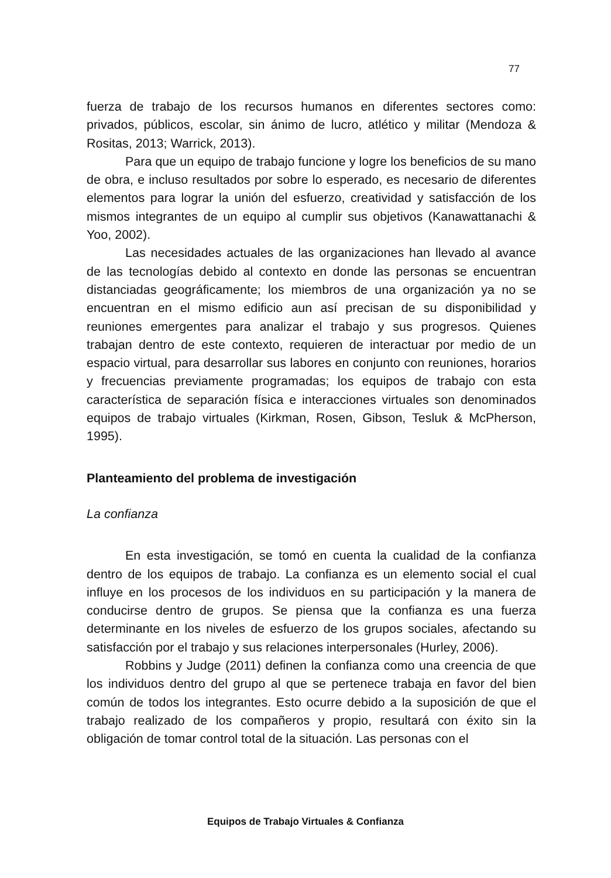77
fuerza de trabajo de los recursos humanos en diferentes sectores como: privados, públicos, escolar, sin ánimo de lucro, atlético y militar (Mendoza & Rositas, 2013; Warrick, 2013).
Para que un equipo de trabajo funcione y logre los beneficios de su mano de obra, e incluso resultados por sobre lo esperado, es necesario de diferentes elementos para lograr la unión del esfuerzo, creatividad y satisfacción de los mismos integrantes de un equipo al cumplir sus objetivos (Kanawattanachi & Yoo, 2002).
Las necesidades actuales de las organizaciones han llevado al avance de las tecnologías debido al contexto en donde las personas se encuentran distanciadas geográficamente; los miembros de una organización ya no se encuentran en el mismo edificio aun así precisan de su disponibilidad y reuniones emergentes para analizar el trabajo y sus progresos. Quienes trabajan dentro de este contexto, requieren de interactuar por medio de un espacio virtual, para desarrollar sus labores en conjunto con reuniones, horarios y frecuencias previamente programadas; los equipos de trabajo con esta característica de separación física e interacciones virtuales son denominados equipos de trabajo virtuales (Kirkman, Rosen, Gibson, Tesluk & McPherson, 1995).
Planteamiento del problema de investigación
La confianza
En esta investigación, se tomó en cuenta la cualidad de la confianza dentro de los equipos de trabajo. La confianza es un elemento social el cual influye en los procesos de los individuos en su participación y la manera de conducirse dentro de grupos. Se piensa que la confianza es una fuerza determinante en los niveles de esfuerzo de los grupos sociales, afectando su satisfacción por el trabajo y sus relaciones interpersonales (Hurley, 2006).
Robbins y Judge (2011) definen la confianza como una creencia de que los individuos dentro del grupo al que se pertenece trabaja en favor del bien común de todos los integrantes. Esto ocurre debido a la suposición de que el trabajo realizado de los compañeros y propio, resultará con éxito sin la obligación de tomar control total de la situación. Las personas con el
Equipos de Trabajo Virtuales & Confianza